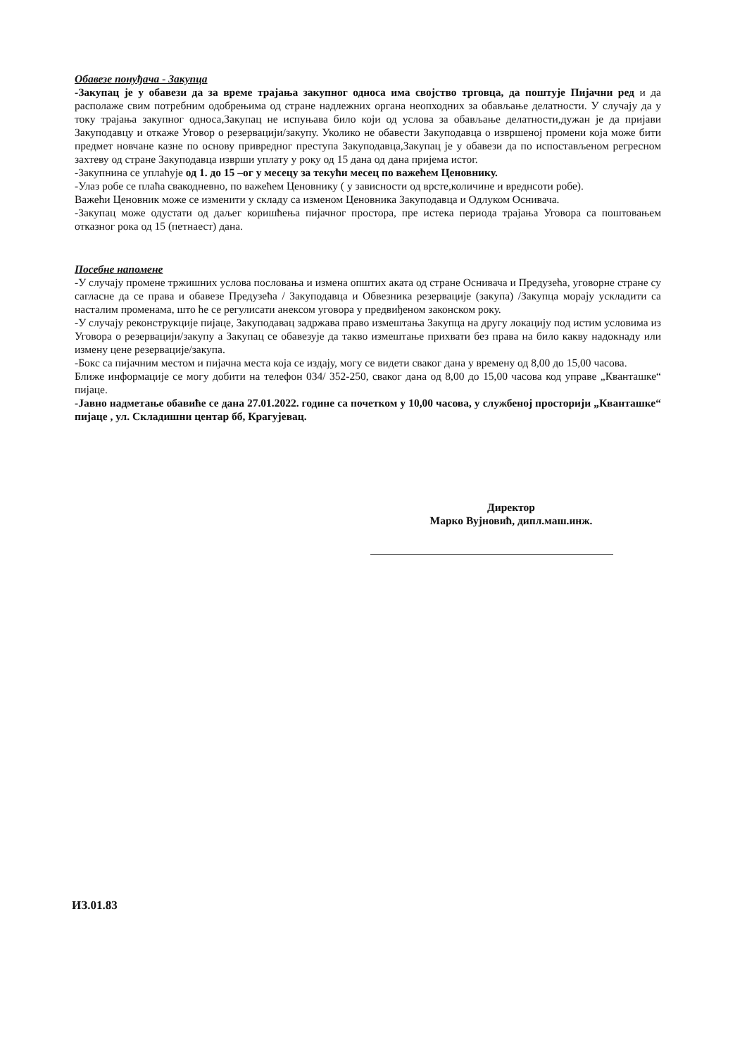Обавезе понуђача - Закупца
-Закупац је у обавези да за време трајања закупног односа има својство трговца, да поштује Пијачни ред и да располаже свим потребним одобрењима од стране надлежних органа неопходних за обављање делатности. У случају да у току трајања закупног односа,Закупац не испуњава било који од услова за обављање делатности,дужан је да пријави Закуподавцу и откаже Уговор о резервацији/закупу. Уколико не обавести Закуподавца о извршеној промени која може бити предмет новчане казне по основу привредног преступа Закуподавца,Закупац је у обавези да по испостављеном регресном захтеву од стране Закуподавца изврши уплату у року од 15 дана од дана пријема истог.
-Закупнина се уплаћује од 1. до 15 –ог у месецу за текући месец по важећем Ценовнику.
-Улаз робе се плаћа свакодневно, по важећем Ценовнику ( у зависности од врсте,количине и вреднсоти робе).
Важећи Ценовник може се изменити у складу са изменом Ценовника Закуподавца и Одлуком Оснивача.
-Закупац може одустати од даљег коришћења пијачног простора, пре истека периода трајања Уговора са поштовањем отказног рока од 15 (петнаест) дана.
Посебне напомене
-У случају промене тржишних услова пословања и измена општих аката од стране Оснивача и Предузећа, уговорне стране су сагласне да се права и обавезе Предузећа / Закуподавца и Обвезника резервације (закупа) /Закупца морају ускладити са насталим променама, што ће се регулисати анексом уговора у предвиђеном законском року.
-У случају реконструкције пијаце, Закуподавац задржава право измештања Закупца на другу локацију под истим условима из Уговора о резервацији/закупу а Закупац се обавезује да такво измештање прихвати без права на било какву надокнаду или измену цене резервације/закупа.
-Бокс са пијачним местом и пијачна места која се издају, могу се видети сваког дана у времену од 8,00 до 15,00 часова.
Ближе информације се могу добити на телефон 034/ 352-250, сваког дана од 8,00 до 15,00 часова код управе „Кванташке“ пијаце.
-Јавно надметање обавиће се дана 27.01.2022. године са почетком у 10,00 часова, у службеној просторији „Кванташке“ пијаце , ул. Складишни центар бб, Крагујевац.
Директор
Марко Вујновић, дипл.маш.инж.
ИЗ.01.83